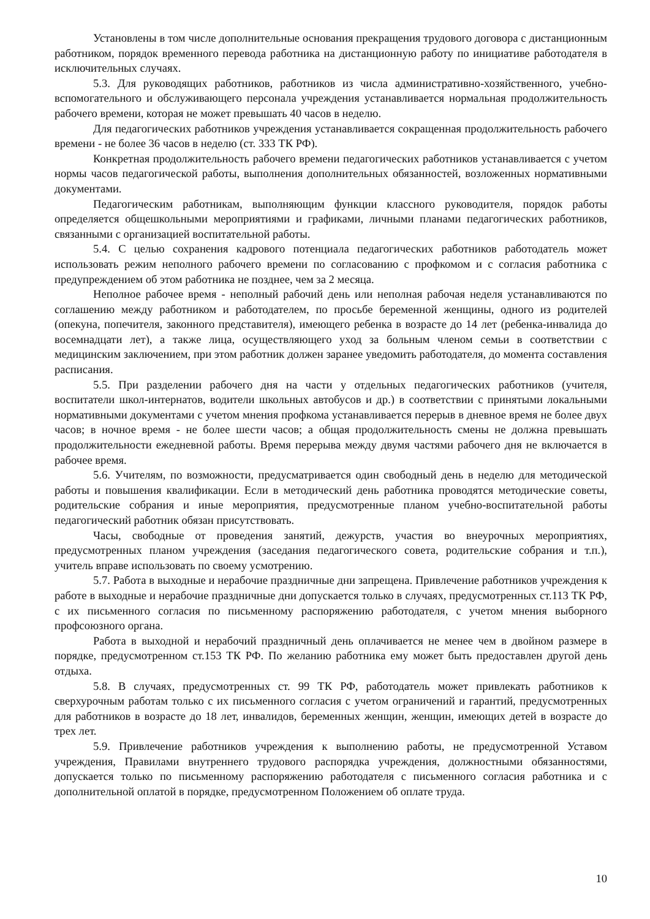Установлены в том числе дополнительные основания прекращения трудового договора с дистанционным работником, порядок временного перевода работника на дистанционную работу по инициативе работодателя в исключительных случаях.
5.3. Для руководящих работников, работников из числа административно-хозяйственного, учебно-вспомогательного и обслуживающего персонала учреждения устанавливается нормальная продолжительность рабочего времени, которая не может превышать 40 часов в неделю.
Для педагогических работников учреждения устанавливается сокращенная продолжительность рабочего времени - не более 36 часов в неделю (ст. 333 ТК РФ).
Конкретная продолжительность рабочего времени педагогических работников устанавливается с учетом нормы часов педагогической работы, выполнения дополнительных обязанностей, возложенных нормативными документами.
Педагогическим работникам, выполняющим функции классного руководителя, порядок работы определяется общешкольными мероприятиями и графиками, личными планами педагогических работников, связанными с организацией воспитательной работы.
5.4. С целью сохранения кадрового потенциала педагогических работников работодатель может использовать режим неполного рабочего времени по согласованию с профкомом и с согласия работника с предупреждением об этом работника не позднее, чем за 2 месяца.
Неполное рабочее время - неполный рабочий день или неполная рабочая неделя устанавливаются по соглашению между работником и работодателем, по просьбе беременной женщины, одного из родителей (опекуна, попечителя, законного представителя), имеющего ребенка в возрасте до 14 лет (ребенка-инвалида до восемнадцати лет), а также лица, осуществляющего уход за больным членом семьи в соответствии с медицинским заключением, при этом работник должен заранее уведомить работодателя, до момента составления расписания.
5.5. При разделении рабочего дня на части у отдельных педагогических работников (учителя, воспитатели школ-интернатов, водители школьных автобусов и др.) в соответствии с принятыми локальными нормативными документами с учетом мнения профкома устанавливается перерыв в дневное время не более двух часов; в ночное время - не более шести часов; а общая продолжительность смены не должна превышать продолжительности ежедневной работы. Время перерыва между двумя частями рабочего дня не включается в рабочее время.
5.6. Учителям, по возможности, предусматривается один свободный день в неделю для методической работы и повышения квалификации. Если в методический день работника проводятся методические советы, родительские собрания и иные мероприятия, предусмотренные планом учебно-воспитательной работы педагогический работник обязан присутствовать.
Часы, свободные от проведения занятий, дежурств, участия во внеурочных мероприятиях, предусмотренных планом учреждения (заседания педагогического совета, родительские собрания и т.п.), учитель вправе использовать по своему усмотрению.
5.7. Работа в выходные и нерабочие праздничные дни запрещена. Привлечение работников учреждения к работе в выходные и нерабочие праздничные дни допускается только в случаях, предусмотренных ст.113 ТК РФ, с их письменного согласия по письменному распоряжению работодателя, с учетом мнения выборного профсоюзного органа.
Работа в выходной и нерабочий праздничный день оплачивается не менее чем в двойном размере в порядке, предусмотренном ст.153 ТК РФ. По желанию работника ему может быть предоставлен другой день отдыха.
5.8. В случаях, предусмотренных ст. 99 ТК РФ, работодатель может привлекать работников к сверхурочным работам только с их письменного согласия с учетом ограничений и гарантий, предусмотренных для работников в возрасте до 18 лет, инвалидов, беременных женщин, женщин, имеющих детей в возрасте до трех лет.
5.9. Привлечение работников учреждения к выполнению работы, не предусмотренной Уставом учреждения, Правилами внутреннего трудового распорядка учреждения, должностными обязанностями, допускается только по письменному распоряжению работодателя с письменного согласия работника и с дополнительной оплатой в порядке, предусмотренном Положением об оплате труда.
10